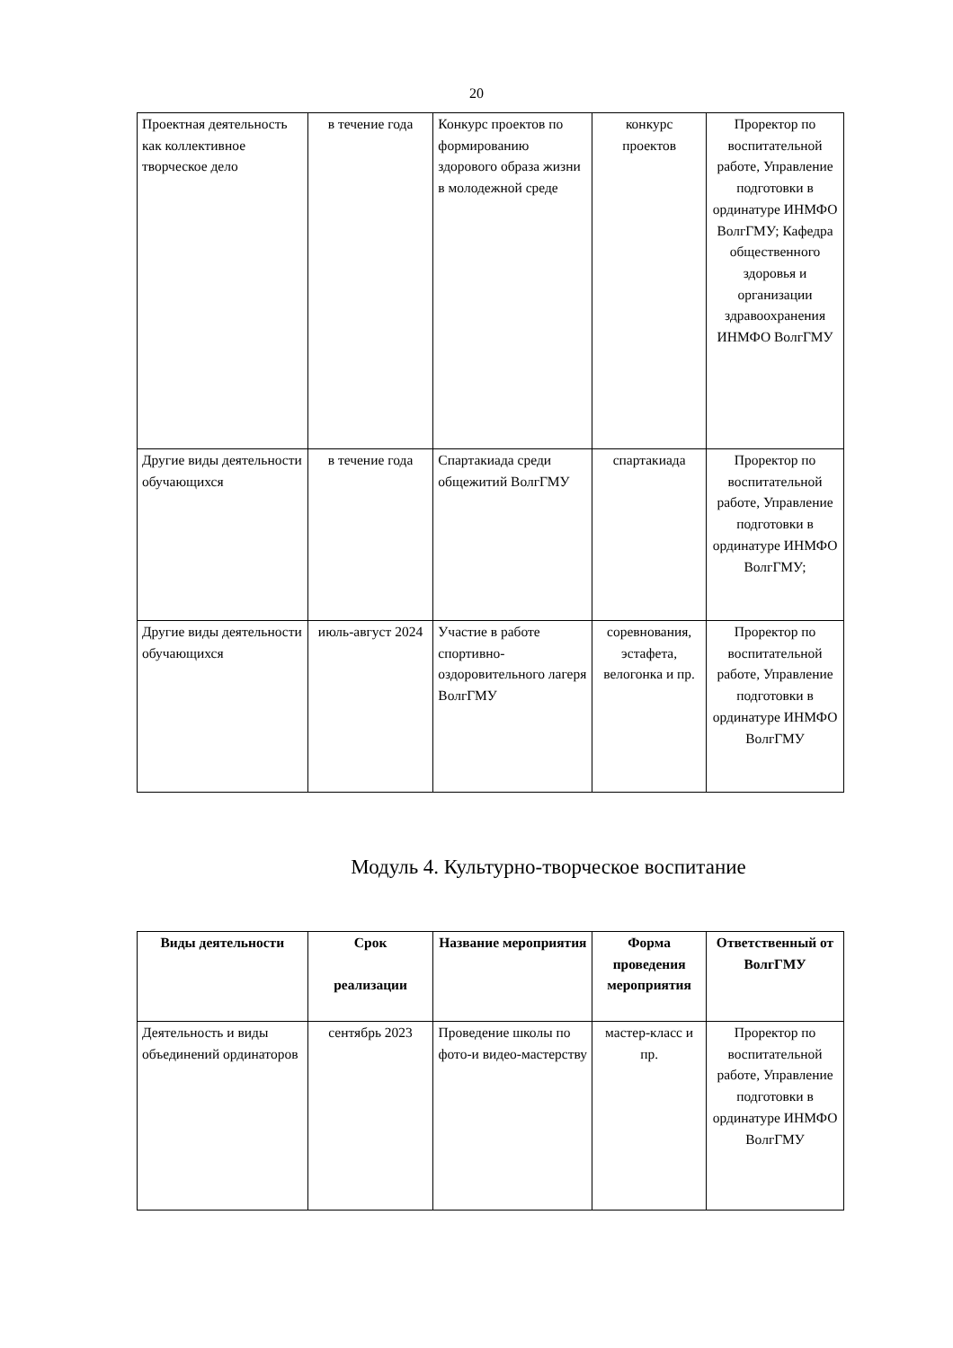20
| Проектная деятельность как коллективное творческое дело | в течение года | Конкурс проектов по формированию здорового образа жизни в молодежной среде | конкурс проектов | Проректор по воспитательной работе, Управление подготовки в ординатуре ИНМФО ВолгГМУ; Кафедра общественного здоровья и организации здравоохранения ИНМФО ВолгГМУ |
| Другие виды деятельности обучающихся | в течение года | Спартакиада среди общежитий ВолгГМУ | спартакиада | Проректор по воспитательной работе, Управление подготовки в ординатуре ИНМФО ВолгГМУ; |
| Другие виды деятельности обучающихся | июль-август 2024 | Участие в работе спортивно-оздоровительного лагеря ВолгГМУ | соревнования, эстафета, велогонка и пр. | Проректор по воспитательной работе, Управление подготовки в ординатуре ИНМФО ВолгГМУ |
Модуль 4. Культурно-творческое воспитание
| Виды деятельности | Срок реализации | Название мероприятия | Форма проведения мероприятия | Ответственный от ВолгГМУ |
| --- | --- | --- | --- | --- |
| Деятельность и виды объединений ординаторов | сентябрь 2023 | Проведение школы по фото-и видео-мастерству | мастер-класс и пр. | Проректор по воспитательной работе, Управление подготовки в ординатуре ИНМФО ВолгГМУ |